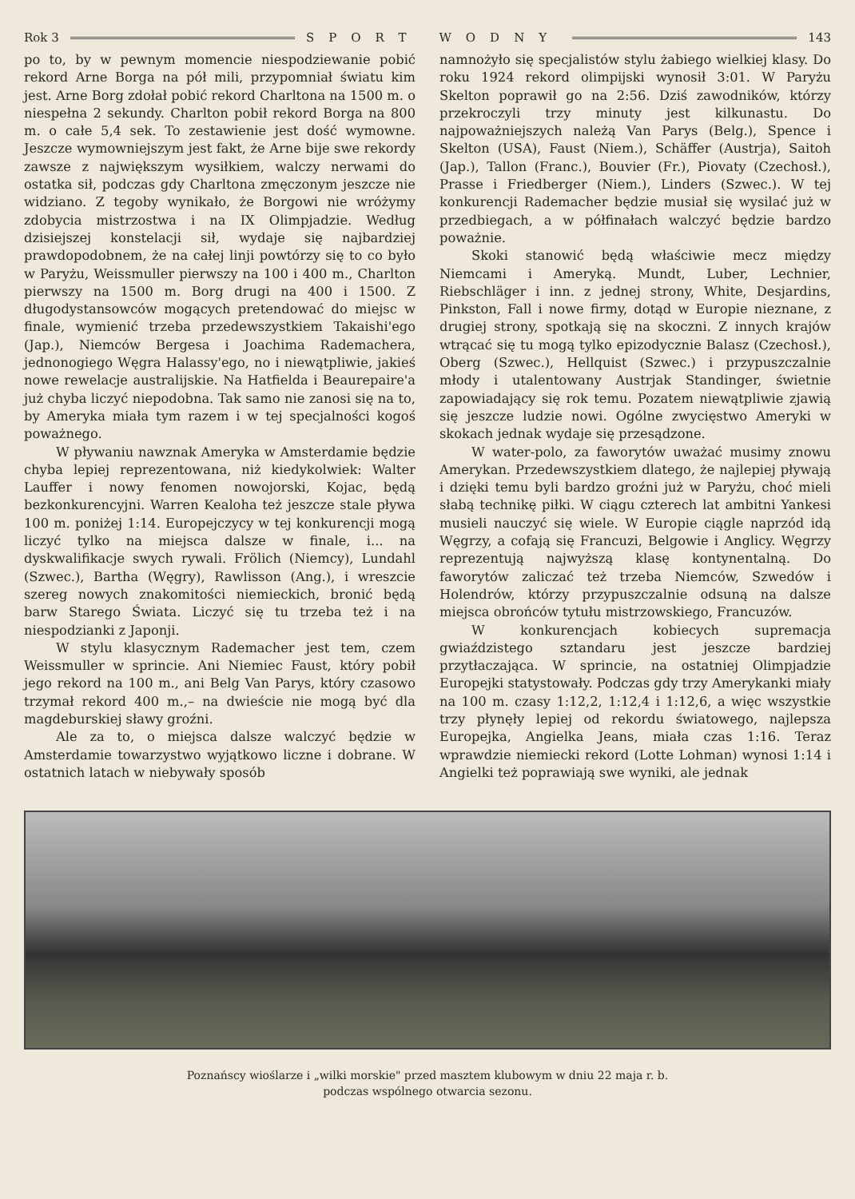Rok 3 SPORT WODNY 143
po to, by w pewnym momencie niespodziewanie pobić rekord Arne Borga na pół mili, przypomniał światu kim jest. Arne Borg zdołał pobić rekord Charltona na 1500 m. o niespełna 2 sekundy. Charlton pobił rekord Borga na 800 m. o całe 5,4 sek. To zestawienie jest dość wymowne. Jeszcze wymowniejszym jest fakt, że Arne bije swe rekordy zawsze z największym wysiłkiem, walczy nerwami do ostatka sił, podczas gdy Charltona zmęczonym jeszcze nie widziano. Z tegoby wynikało, że Borgowi nie wróżymy zdobycia mistrzostwa i na IX Olimpjadzie. Według dzisiejszej konstelacji sił, wydaje się najbardziej prawdopodobnem, że na całej linji powtórzy się to co było w Paryżu, Weissmuller pierwszy na 100 i 400 m., Charlton pierwszy na 1500 m. Borg drugi na 400 i 1500. Z długodystansowców mogących pretendować do miejsc w finale, wymienić trzeba przedewszystkiem Takaishi'ego (Jap.), Niemców Bergesa i Joachima Rademachera, jednonogiego Węgra Halassy'ego, no i niewątpliwie, jakieś nowe rewelacje australijskie. Na Hatfielda i Beaurepaire'a już chyba liczyć niepodobna. Tak samo nie zanosi się na to, by Ameryka miała tym razem i w tej specjalności kogoś poważnego.
W pływaniu nawznak Ameryka w Amsterdamie będzie chyba lepiej reprezentowana, niż kiedykolwiek: Walter Lauffer i nowy fenomen nowojorski, Kojac, będą bezkonkurencyjni. Warren Kealoha też jeszcze stale pływa 100 m. poniżej 1:14. Europejczycy w tej konkurencji mogą liczyć tylko na miejsca dalsze w finale, i... na dyskwalifikacje swych rywali. Frölich (Niemcy), Lundahl (Szwec.), Bartha (Węgry), Rawlisson (Ang.), i wreszcie szereg nowych znakomitości niemieckich, bronić będą barw Starego Świata. Liczyć się tu trzeba też i na niespodzianki z Japonji.
W stylu klasycznym Rademacher jest tem, czem Weissmuller w sprincie. Ani Niemiec Faust, który pobił jego rekord na 100 m., ani Belg Van Parys, który czasowo trzymał rekord 400 m.,– na dwieście nie mogą być dla magdeburskiej sławy groźni.
Ale za to, o miejsca dalsze walczyć będzie w Amsterdamie towarzystwo wyjątkowo liczne i dobrane. W ostatnich latach w niebywały sposób
namnożyło się specjalistów stylu żabiego wielkiej klasy. Do roku 1924 rekord olimpijski wynosił 3:01. W Paryżu Skelton poprawił go na 2:56. Dziś zawodników, którzy przekroczyli trzy minuty jest kilkunastu. Do najpoważniejszych należą Van Parys (Belg.), Spence i Skelton (USA), Faust (Niem.), Schäffer (Austrja), Saitoh (Jap.), Tallon (Franc.), Bouvier (Fr.), Piovaty (Czechosł.), Prasse i Friedberger (Niem.), Linders (Szwec.). W tej konkurencji Rademacher będzie musiał się wysilać już w przedbiegach, a w półfinałach walczyć będzie bardzo poważnie.
Skoki stanowić będą właściwie mecz między Niemcami i Ameryką. Mundt, Luber, Lechnier, Riebschläger i inn. z jednej strony, White, Desjardins, Pinkston, Fall i nowe firmy, dotąd w Europie nieznane, z drugiej strony, spotkają się na skoczni. Z innych krajów wtrącać się tu mogą tylko epizodycznie Balasz (Czechosł.), Oberg (Szwec.), Hellquist (Szwec.) i przypuszczalnie młody i utalentowany Austrjak Standinger, świetnie zapowiadający się rok temu. Pozatem niewątpliwie zjawią się jeszcze ludzie nowi. Ogólne zwycięstwo Ameryki w skokach jednak wydaje się przesądzone.
W water-polo, za faworytów uważać musimy znowu Amerykan. Przedewszystkiem dlatego, że najlepiej pływają i dzięki temu byli bardzo groźni już w Paryżu, choć mieli słabą technikę piłki. W ciągu czterech lat ambitni Yankesi musieli nauczyć się wiele. W Europie ciągle naprzód idą Węgrzy, a cofają się Francuzi, Belgowie i Anglicy. Węgrzy reprezentują najwyższą klasę kontynentalną. Do faworytów zaliczać też trzeba Niemców, Szwedów i Holendrów, którzy przypuszczalnie odsuną na dalsze miejsca obrońców tytułu mistrzowskiego, Francuzów.
W konkurencjach kobiecych supremacja gwiaździstego sztandaru jest jeszcze bardziej przytłaczająca. W sprincie, na ostatniej Olimpjadzie Europejki statystowały. Podczas gdy trzy Amerykanki miały na 100 m. czasy 1:12,2, 1:12,4 i 1:12,6, a więc wszystkie trzy płynęły lepiej od rekordu światowego, najlepsza Europejka, Angielka Jeans, miała czas 1:16. Teraz wprawdzie niemiecki rekord (Lotte Lohman) wynosi 1:14 i Angielki też poprawiają swe wyniki, ale jednak
Poznańscy wioślarze i „wilki morskie" przed masztem klubowym w dniu 22 maja r. b.
podczas wspólnego otwarcia sezonu.